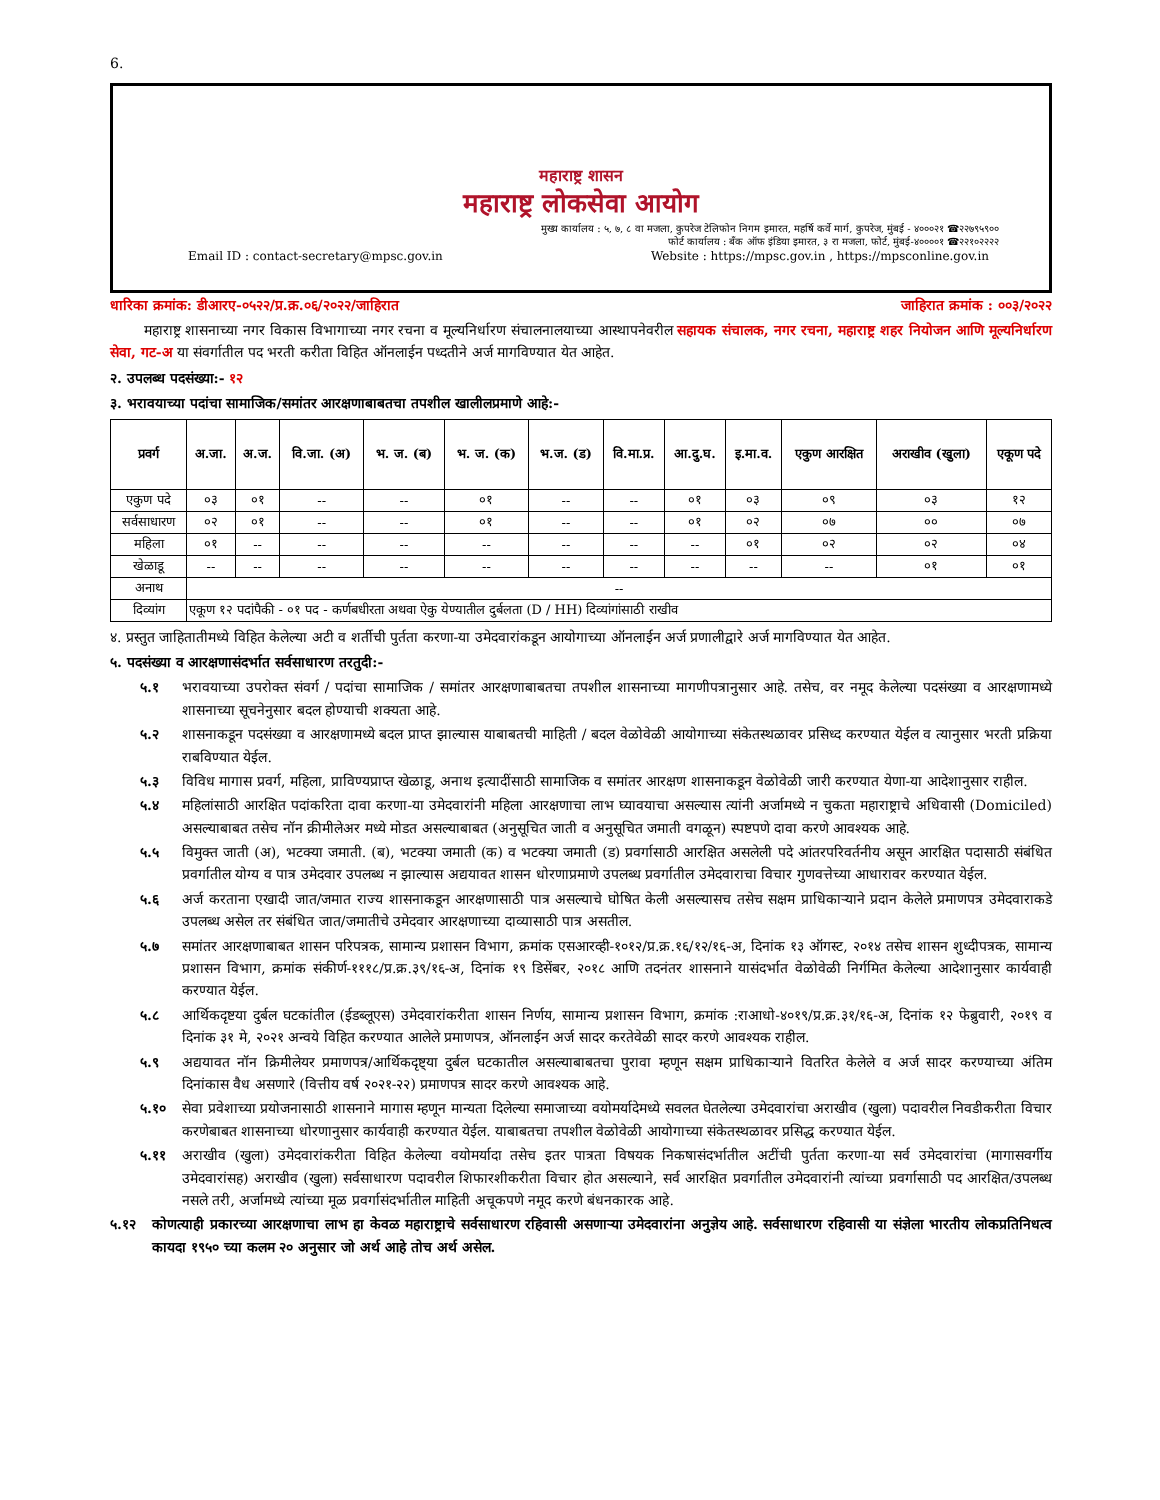6.
महाराष्ट्र शासन
महाराष्ट्र लोकसेवा आयोग
मुख्य कार्यालय : ५, ७, ८ वा मजला, कुपरेज टेलिफोन निगम इमारत, महर्षि कर्वे मार्ग, कुपरेज, मुंबई - ४०००२१ ☎२२७९५९००
फोर्ट कार्यालय : बँक ऑफ इंडिया इमारत, ३ रा मजला, फोर्ट, मुंबई-४००००१ ☎२२१०२२२२
Email ID : contact-secretary@mpsc.gov.in Website : https://mpsc.gov.in , https://mpsconline.gov.in
धारिका क्रमांक: डीआरए-०५२२/प्र.क्र.०६/२०२२/जाहिरात जाहिरात क्रमांक : ००३/२०२२
महाराष्ट्र शासनाच्या नगर विकास विभागाच्या नगर रचना व मूल्यनिर्धारण संचालनालयाच्या आस्थापनेवरील सहायक संचालक, नगर रचना, महाराष्ट्र शहर नियोजन आणि मूल्यनिर्धारण सेवा, गट-अ या संवर्गातील पद भरती करीता विहित ऑनलाईन पध्दतीने अर्ज मागविण्यात येत आहेत.
२. उपलब्ध पदसंख्या:- १२
३. भरावयाच्या पदांचा सामाजिक/समांतर आरक्षणाबाबतचा तपशील खालीलप्रमाणे आहे:-
| प्रवर्ग | अ.जा. | अ.ज. | वि.जा. (अ) | भ. ज. (ब) | भ. ज. (क) | भ.ज. (ड) | वि.मा.प्र. | आ.दु.घ. | इ.मा.व. | एकुण आरक्षित | अराखीव (खुला) | एकूण पदे |
| --- | --- | --- | --- | --- | --- | --- | --- | --- | --- | --- | --- | --- |
| एकुण पदे | ०३ | ०१ | -- | -- | ०१ | -- | -- | ०१ | ०३ | ०९ | ०३ | १२ |
| सर्वसाधारण | ०२ | ०१ | -- | -- | ०१ | -- | -- | ०१ | ०२ | ०७ | ०० | ०७ |
| महिला | ०१ | -- | -- | -- | -- | -- | -- | -- | ०१ | ०२ | ०२ | ०४ |
| खेळाडू | -- | -- | -- | -- | -- | -- | -- | -- | -- | -- | ०१ | ०१ |
| अनाथ | -- | | | | | | | | | | | |
| दिव्यांग | एकूण १२ पदांपैकी - ०१ पद - कर्णबधीरता अथवा ऐकु येण्यातील दुर्बलता (D / HH) दिव्यांगांसाठी राखीव | | | | | | | | | | | |
४. प्रस्तुत जाहितातीमध्ये विहित केलेल्या अटी व शर्तीची पुर्तता करणा-या उमेदवारांकडून आयोगाच्या ऑनलाईन अर्ज प्रणालीद्वारे अर्ज मागविण्यात येत आहेत.
५. पदसंख्या व आरक्षणासंदर्भात सर्वसाधारण तरतुदी:-
५.१ भरावयाच्या उपरोक्त संवर्ग / पदांचा सामाजिक / समांतर आरक्षणाबाबतचा तपशील शासनाच्या मागणीपत्रानुसार आहे. तसेच, वर नमूद केलेल्या पदसंख्या व आरक्षणामध्ये शासनाच्या सूचनेनुसार बदल होण्याची शक्यता आहे.
५.२ शासनाकडून पदसंख्या व आरक्षणामध्ये बदल प्राप्त झाल्यास याबाबतची माहिती / बदल वेळोवेळी आयोगाच्या संकेतस्थळावर प्रसिध्द करण्यात येईल व त्यानुसार भरती प्रक्रिया राबविण्यात येईल.
५.३ विविध मागास प्रवर्ग, महिला, प्राविण्यप्राप्त खेळाडू, अनाथ इत्यादींसाठी सामाजिक व समांतर आरक्षण शासनाकडून वेळोवेळी जारी करण्यात येणा-या आदेशानुसार राहील.
५.४ महिलांसाठी आरक्षित पदांकरिता दावा करणा-या उमेदवारांनी महिला आरक्षणाचा लाभ घ्यावयाचा असल्यास त्यांनी अर्जामध्ये न चुकता महाराष्ट्राचे अधिवासी (Domiciled) असल्याबाबत तसेच नॉन क्रीमीलेअर मध्ये मोडत असल्याबाबत (अनुसूचित जाती व अनुसूचित जमाती वगळून) स्पष्टपणे दावा करणे आवश्यक आहे.
५.५ विमुक्त जाती (अ), भटक्या जमाती. (ब), भटक्या जमाती (क) व भटक्या जमाती (ड) प्रवर्गासाठी आरक्षित असलेली पदे आंतरपरिवर्तनीय असून आरक्षित पदासाठी संबंधित प्रवर्गातील योग्य व पात्र उमेदवार उपलब्ध न झाल्यास अद्ययावत शासन धोरणाप्रमाणे उपलब्ध प्रवर्गातील उमेदवाराचा विचार गुणवत्तेच्या आधारावर करण्यात येईल.
५.६ अर्ज करताना एखादी जात/जमात राज्य शासनाकडून आरक्षणासाठी पात्र असल्याचे घोषित केली असल्यासच तसेच सक्षम प्राधिकाऱ्याने प्रदान केलेले प्रमाणपत्र उमेदवाराकडे उपलब्ध असेल तर संबंधित जात/जमातीचे उमेदवार आरक्षणाच्या दाव्यासाठी पात्र असतील.
५.७ समांतर आरक्षणाबाबत शासन परिपत्रक, सामान्य प्रशासन विभाग, क्रमांक एसआरव्ही-१०१२/प्र.क्र.१६/१२/१६-अ, दिनांक १३ ऑगस्ट, २०१४ तसेच शासन शुध्दीपत्रक, सामान्य प्रशासन विभाग, क्रमांक संकीर्ण-१११८/प्र.क्र.३९/१६-अ, दिनांक १९ डिसेंबर, २०१८ आणि तदनंतर शासनाने यासंदर्भात वेळोवेळी निर्गमित केलेल्या आदेशानुसार कार्यवाही करण्यात येईल.
५.८ आर्थिकदृष्टया दुर्बल घटकांतील (ईडब्लूएस) उमेदवारांकरीता शासन निर्णय, सामान्य प्रशासन विभाग, क्रमांक :राआधो-४०१९/प्र.क्र.३१/१६-अ, दिनांक १२ फेब्रुवारी, २०१९ व दिनांक ३१ मे, २०२१ अन्वये विहित करण्यात आलेले प्रमाणपत्र, ऑनलाईन अर्ज सादर करतेवेळी सादर करणे आवश्यक राहील.
५.९ अद्ययावत नॉन क्रिमीलेयर प्रमाणपत्र/आर्थिकदृष्ट्या दुर्बल घटकातील असल्याबाबतचा पुरावा म्हणून सक्षम प्राधिकाऱ्याने वितरित केलेले व अर्ज सादर करण्याच्या अंतिम दिनांकास वैध असणारे (वित्तीय वर्ष २०२१-२२) प्रमाणपत्र सादर करणे आवश्यक आहे.
५.१० सेवा प्रवेशाच्या प्रयोजनासाठी शासनाने मागास म्हणून मान्यता दिलेल्या समाजाच्या वयोमर्यादेमध्ये सवलत घेतलेल्या उमेदवारांचा अराखीव (खुला) पदावरील निवडीकरीता विचार करणेबाबत शासनाच्या धोरणानुसार कार्यवाही करण्यात येईल. याबाबतचा तपशील वेळोवेळी आयोगाच्या संकेतस्थळावर प्रसिद्ध करण्यात येईल.
५.११ अराखीव (खुला) उमेदवारांकरीता विहित केलेल्या वयोमर्यादा तसेच इतर पात्रता विषयक निकषासंदर्भातील अटींची पुर्तता करणा-या सर्व उमेदवारांचा (मागासवर्गीय उमेदवारांसह) अराखीव (खुला) सर्वसाधारण पदावरील शिफारशीकरीता विचार होत असल्याने, सर्व आरक्षित प्रवर्गातील उमेदवारांनी त्यांच्या प्रवर्गासाठी पद आरक्षित/उपलब्ध नसले तरी, अर्जामध्ये त्यांच्या मूळ प्रवर्गासंदर्भातील माहिती अचूकपणे नमूद करणे बंधनकारक आहे.
५.१२ कोणत्याही प्रकारच्या आरक्षणाचा लाभ हा केवळ महाराष्ट्राचे सर्वसाधारण रहिवासी असणाऱ्या उमेदवारांना अनुज्ञेय आहे. सर्वसाधारण रहिवासी या संज्ञेला भारतीय लोकप्रतिनिधत्व कायदा १९५० च्या कलम २० अनुसार जो अर्थ आहे तोच अर्थ असेल.